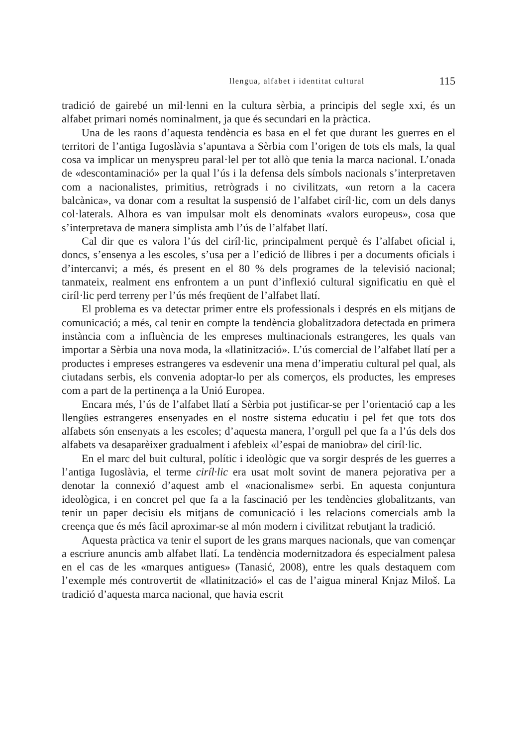llengua, alfabet i identitat cultural 115
tradició de gairebé un mil·lenni en la cultura sèrbia, a principis del segle xxi, és un alfabet primari només nominalment, ja que és secundari en la pràctica.
Una de les raons d’aquesta tendència es basa en el fet que durant les guerres en el territori de l’antiga Iugoslàvia s’apuntava a Sèrbia com l’origen de tots els mals, la qual cosa va implicar un menyspreu paral·lel per tot allò que tenia la marca nacional. L’onada de «descontaminació» per la qual l’ús i la defensa dels símbols nacionals s’interpretaven com a nacionalistes, primitius, retrògrads i no civilitzats, «un retorn a la cacera balcànica», va donar com a resultat la suspensió de l’alfabet ciríl·lic, com un dels danys col·laterals. Alhora es van impulsar molt els denominats «valors europeus», cosa que s’interpretava de manera simplista amb l’ús de l’alfabet llatí.
Cal dir que es valora l’ús del ciríl·lic, principalment perquè és l’alfabet oficial i, doncs, s’ensenya a les escoles, s’usa per a l’edició de llibres i per a documents oficials i d’intercanvi; a més, és present en el 80 % dels programes de la televisió nacional; tanmateix, realment ens enfrontem a un punt d’inflexió cultural significatiu en què el ciríl·lic perd terreny per l’ús més freqüent de l’alfabet llatí.
El problema es va detectar primer entre els professionals i després en els mitjans de comunicació; a més, cal tenir en compte la tendència globalitzadora detectada en primera instància com a influència de les empreses multinacionals estrangeres, les quals van importar a Sèrbia una nova moda, la «llatinització». L’ús comercial de l’alfabet llatí per a productes i empreses estrangeres va esdevenir una mena d’imperatiu cultural pel qual, als ciutadans serbis, els convenia adoptar-lo per als comerços, els productes, les empreses com a part de la pertinença a la Unió Europea.
Encara més, l’ús de l’alfabet llatí a Sèrbia pot justificar-se per l’orientació cap a les llengües estrangeres ensenyades en el nostre sistema educatiu i pel fet que tots dos alfabets són ensenyats a les escoles; d’aquesta manera, l’orgull pel que fa a l’ús dels dos alfabets va desaparèixer gradualment i afebleix «l’espai de maniobra» del ciríl·lic.
En el marc del buit cultural, polític i ideològic que va sorgir després de les guerres a l’antiga Iugoslàvia, el terme ciríl·lic era usat molt sovint de manera pejorativa per a denotar la connexió d’aquest amb el «nacionalisme» serbi. En aquesta conjuntura ideològica, i en concret pel que fa a la fascinació per les tendències globalitzants, van tenir un paper decisiu els mitjans de comunicació i les relacions comercials amb la creença que és més fàcil aproximar-se al món modern i civilitzat rebutjant la tradició.
Aquesta pràctica va tenir el suport de les grans marques nacionals, que van començar a escriure anuncis amb alfabet llatí. La tendència modernitzadora és especialment palesa en el cas de les «marques antigues» (Tanasić, 2008), entre les quals destaquem com l’exemple més controvertit de «llatinització» el cas de l’aigua mineral Knjaz Miloš. La tradició d’aquesta marca nacional, que havia escrit